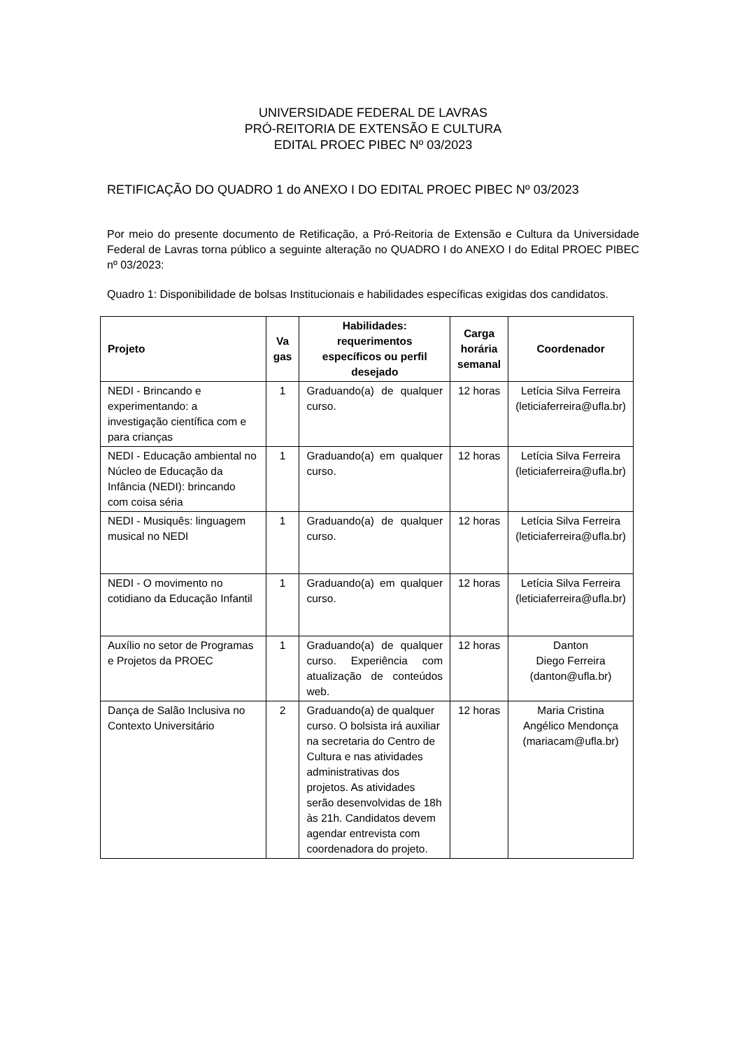UNIVERSIDADE FEDERAL DE LAVRAS
PRÓ-REITORIA DE EXTENSÃO E CULTURA
EDITAL PROEC PIBEC Nº 03/2023
RETIFICAÇÃO DO QUADRO 1 do ANEXO I DO EDITAL PROEC PIBEC Nº 03/2023
Por meio do presente documento de Retificação, a Pró-Reitoria de Extensão e Cultura da Universidade Federal de Lavras torna público a seguinte alteração no QUADRO I do ANEXO I do Edital PROEC PIBEC nº 03/2023:
Quadro 1: Disponibilidade de bolsas Institucionais e habilidades específicas exigidas dos candidatos.
| Projeto | Va gas | Habilidades: requerimentos específicos ou perfil desejado | Carga horária semanal | Coordenador |
| --- | --- | --- | --- | --- |
| NEDI - Brincando e experimentando: a investigação científica com e para crianças | 1 | Graduando(a) de qualquer curso. | 12 horas | Letícia Silva Ferreira (leticiaferreira@ufla.br) |
| NEDI - Educação ambiental no Núcleo de Educação da Infância (NEDI): brincando com coisa séria | 1 | Graduando(a) em qualquer curso. | 12 horas | Letícia Silva Ferreira (leticiaferreira@ufla.br) |
| NEDI - Musiquês: linguagem musical no NEDI | 1 | Graduando(a) de qualquer curso. | 12 horas | Letícia Silva Ferreira (leticiaferreira@ufla.br) |
| NEDI - O movimento no cotidiano da Educação Infantil | 1 | Graduando(a) em qualquer curso. | 12 horas | Letícia Silva Ferreira (leticiaferreira@ufla.br) |
| Auxílio no setor de Programas e Projetos da PROEC | 1 | Graduando(a) de qualquer curso. Experiência com atualização de conteúdos web. | 12 horas | Danton Diego Ferreira (danton@ufla.br) |
| Dança de Salão Inclusiva no Contexto Universitário | 2 | Graduando(a) de qualquer curso. O bolsista irá auxiliar na secretaria do Centro de Cultura e nas atividades administrativas dos projetos. As atividades serão desenvolvidas de 18h às 21h. Candidatos devem agendar entrevista com coordenadora do projeto. | 12 horas | Maria Cristina Angélico Mendonça (mariacam@ufla.br) |